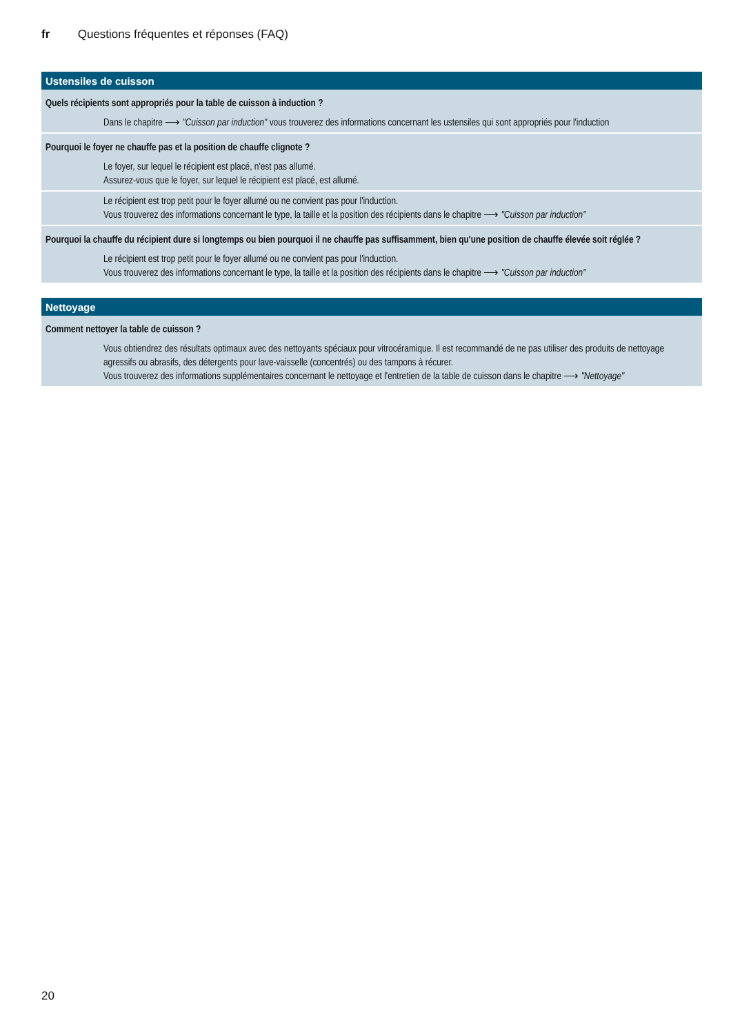fr Questions fréquentes et réponses (FAQ)
| Ustensiles de cuisson |
| --- |
| Quels récipients sont appropriés pour la table de cuisson à induction ? |
| Dans le chapitre ⟶ "Cuisson par induction" vous trouverez des informations concernant les ustensiles qui sont appropriés pour l'induction |
| Pourquoi le foyer ne chauffe pas et la position de chauffe clignote ? |
| Le foyer, sur lequel le récipient est placé, n'est pas allumé. Assurez-vous que le foyer, sur lequel le récipient est placé, est allumé. |
| Le récipient est trop petit pour le foyer allumé ou ne convient pas pour l'induction. Vous trouverez des informations concernant le type, la taille et la position des récipients dans le chapitre ⟶ "Cuisson par induction" |
| Pourquoi la chauffe du récipient dure si longtemps ou bien pourquoi il ne chauffe pas suffisamment, bien qu'une position de chauffe élevée soit réglée ? |
| Le récipient est trop petit pour le foyer allumé ou ne convient pas pour l'induction. Vous trouverez des informations concernant le type, la taille et la position des récipients dans le chapitre ⟶ "Cuisson par induction" |
| Nettoyage |
| --- |
| Comment nettoyer la table de cuisson ? |
| Vous obtiendrez des résultats optimaux avec des nettoyants spéciaux pour vitrocéramique. Il est recommandé de ne pas utiliser des produits de nettoyage agressifs ou abrasifs, des détergents pour lave-vaisselle (concentrés) ou des tampons à récurer. Vous trouverez des informations supplémentaires concernant le nettoyage et l'entretien de la table de cuisson dans le chapitre ⟶ "Nettoyage" |
20